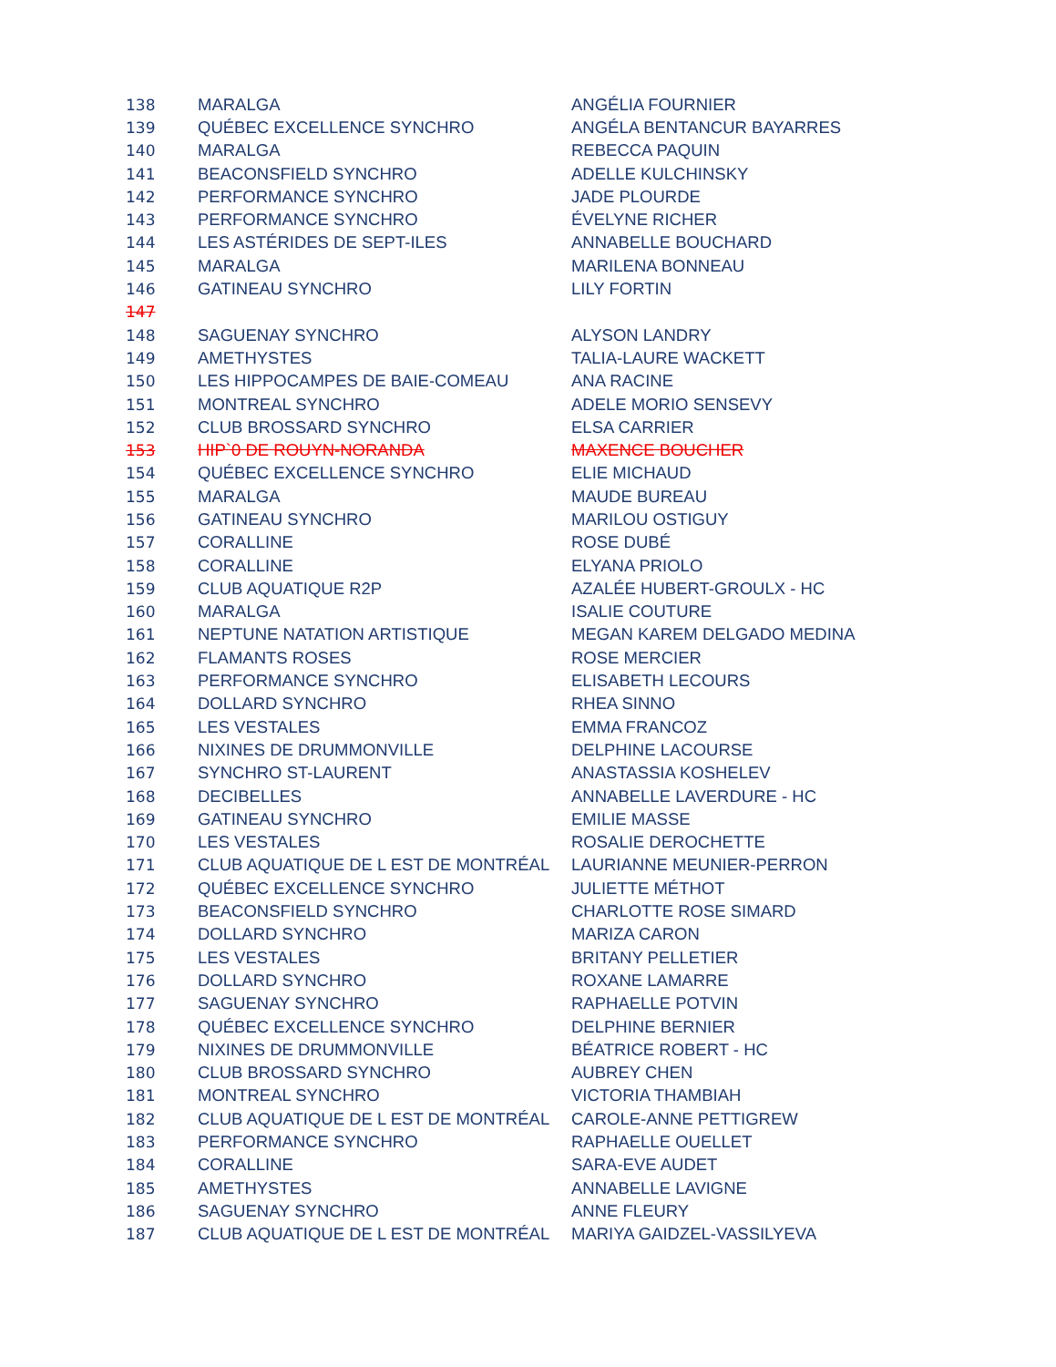| 138 | MARALGA | ANGÉLIA FOURNIER |
| 139 | QUÉBEC EXCELLENCE SYNCHRO | ANGÉLA BENTANCUR BAYARRES |
| 140 | MARALGA | REBECCA PAQUIN |
| 141 | BEACONSFIELD SYNCHRO | ADELLE KULCHINSKY |
| 142 | PERFORMANCE SYNCHRO | JADE PLOURDE |
| 143 | PERFORMANCE SYNCHRO | ÉVELYNE RICHER |
| 144 | LES ASTÉRIDES DE SEPT-ILES | ANNABELLE BOUCHARD |
| 145 | MARALGA | MARILENA BONNEAU |
| 146 | GATINEAU SYNCHRO | LILY FORTIN |
| 147 | | |
| 148 | SAGUENAY SYNCHRO | ALYSON LANDRY |
| 149 | AMETHYSTES | TALIA-LAURE WACKETT |
| 150 | LES HIPPOCAMPES DE BAIE-COMEAU | ANA RACINE |
| 151 | MONTREAL SYNCHRO | ADELE MORIO SENSEVY |
| 152 | CLUB BROSSARD SYNCHRO | ELSA CARRIER |
| 153 | HIP`0 DE ROUYN-NORANDA | MAXENCE BOUCHER |
| 154 | QUÉBEC EXCELLENCE SYNCHRO | ELIE MICHAUD |
| 155 | MARALGA | MAUDE BUREAU |
| 156 | GATINEAU SYNCHRO | MARILOU OSTIGUY |
| 157 | CORALLINE | ROSE DUBÉ |
| 158 | CORALLINE | ELYANA PRIOLO |
| 159 | CLUB AQUATIQUE R2P | AZALÉE HUBERT-GROULX - HC |
| 160 | MARALGA | ISALIE COUTURE |
| 161 | NEPTUNE NATATION ARTISTIQUE | MEGAN KAREM DELGADO MEDINA |
| 162 | FLAMANTS ROSES | ROSE MERCIER |
| 163 | PERFORMANCE SYNCHRO | ELISABETH LECOURS |
| 164 | DOLLARD SYNCHRO | RHEA SINNO |
| 165 | LES VESTALES | EMMA FRANCOZ |
| 166 | NIXINES DE DRUMMONVILLE | DELPHINE LACOURSE |
| 167 | SYNCHRO ST-LAURENT | ANASTASSIA KOSHELEV |
| 168 | DECIBELLES | ANNABELLE LAVERDURE - HC |
| 169 | GATINEAU SYNCHRO | EMILIE MASSE |
| 170 | LES VESTALES | ROSALIE DEROCHETTE |
| 171 | CLUB AQUATIQUE DE L EST DE MONTRÉAL | LAURIANNE MEUNIER-PERRON |
| 172 | QUÉBEC EXCELLENCE SYNCHRO | JULIETTE MÉTHOT |
| 173 | BEACONSFIELD SYNCHRO | CHARLOTTE ROSE SIMARD |
| 174 | DOLLARD SYNCHRO | MARIZA CARON |
| 175 | LES VESTALES | BRITANY PELLETIER |
| 176 | DOLLARD SYNCHRO | ROXANE LAMARRE |
| 177 | SAGUENAY SYNCHRO | RAPHAELLE POTVIN |
| 178 | QUÉBEC EXCELLENCE SYNCHRO | DELPHINE BERNIER |
| 179 | NIXINES DE DRUMMONVILLE | BÉATRICE ROBERT - HC |
| 180 | CLUB BROSSARD SYNCHRO | AUBREY CHEN |
| 181 | MONTREAL SYNCHRO | VICTORIA THAMBIAH |
| 182 | CLUB AQUATIQUE DE L EST DE MONTRÉAL | CAROLE-ANNE PETTIGREW |
| 183 | PERFORMANCE SYNCHRO | RAPHAELLE OUELLET |
| 184 | CORALLINE | SARA-EVE AUDET |
| 185 | AMETHYSTES | ANNABELLE LAVIGNE |
| 186 | SAGUENAY SYNCHRO | ANNE FLEURY |
| 187 | CLUB AQUATIQUE DE L EST DE MONTRÉAL | MARIYA GAIDZEL-VASSILYEVA |